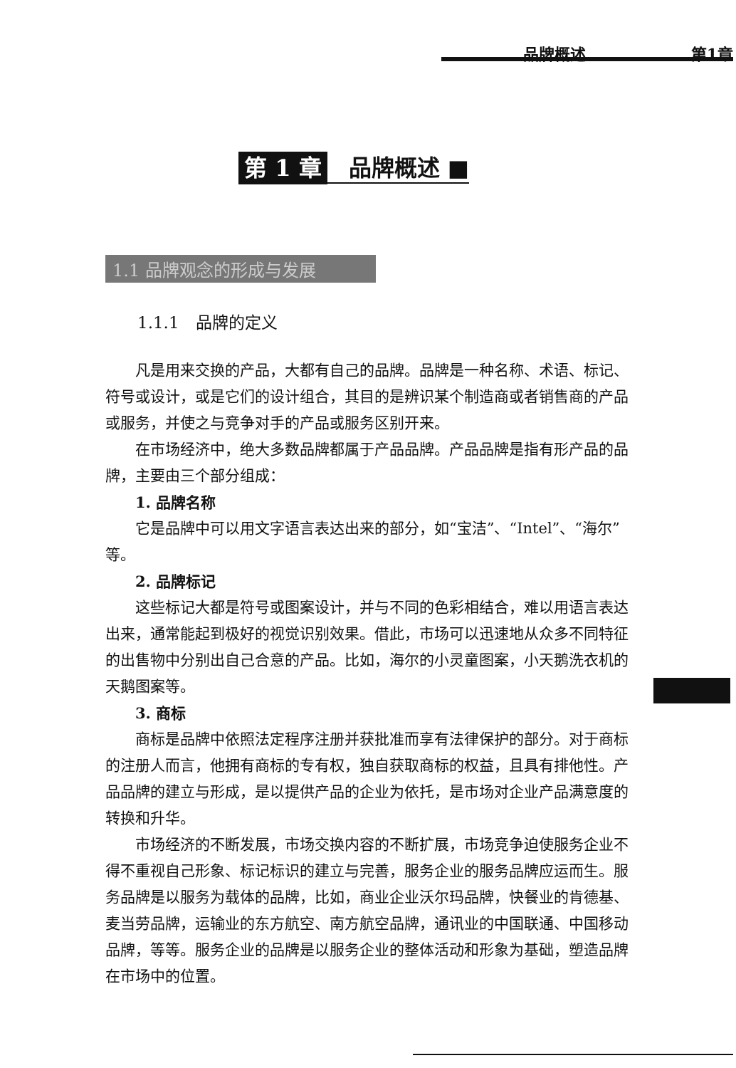品牌概述 第1章
第 1 章 品牌概述 ■
1.1 品牌观念的形成与发展
1.1.1　品牌的定义
凡是用来交换的产品，大都有自己的品牌。品牌是一种名称、术语、标记、符号或设计，或是它们的设计组合，其目的是辨识某个制造商或者销售商的产品或服务，并使之与竞争对手的产品或服务区别开来。
在市场经济中，绝大多数品牌都属于产品品牌。产品品牌是指有形产品的品牌，主要由三个部分组成：
1. 品牌名称
它是品牌中可以用文字语言表达出来的部分，如“宝洁”、“Intel”、“海尔”等。
2. 品牌标记
这些标记大都是符号或图案设计，并与不同的色彩相结合，难以用语言表达出来，通常能起到极好的视觉识别效果。借此，市场可以迅速地从众多不同特征的出售物中分别出自己合意的产品。比如，海尔的小灵童图案，小天鹅洗衣机的天鹅图案等。
3. 商标
商标是品牌中依照法定程序注册并获批准而享有法律保护的部分。对于商标的注册人而言，他拥有商标的专有权，独自获取商标的权益，且具有排他性。产品品牌的建立与形成，是以提供产品的企业为依托，是市场对企业产品满意度的转换和升华。
市场经济的不断发展，市场交换内容的不断扩展，市场竞争迫使服务企业不得不重视自己形象、标记标识的建立与完善，服务企业的服务品牌应运而生。服务品牌是以服务为载体的品牌，比如，商业企业沃尔玛品牌，快餐业的肯德基、麦当劳品牌，运输业的东方航空、南方航空品牌，通讯业的中国联通、中国移动品牌，等等。服务企业的品牌是以服务企业的整体活动和形象为基础，塑造品牌在市场中的位置。